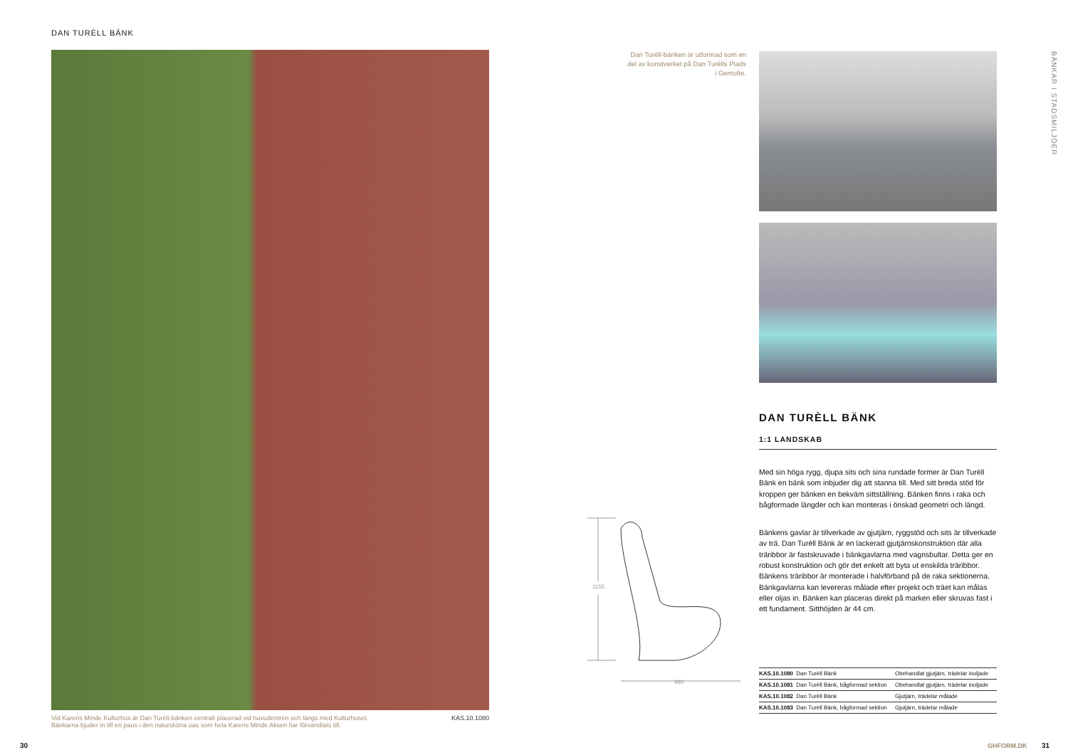DAN TURÈLL BÄNK
Vid Karens Minde Kulturhus är Dan Turèll-bänken centralt placerad vid huvudentrén och längs med Kulturhuset.
Bänkarna bjuder in till en paus i den natursköna oas som hela Karens Minde Aksen har förvandlats till.
KAS.10.1080
30
Dan Turèll-bänken är utformad som en del av konstverket på Dan Turèlls Plads i Gentofte.
1155
980
DAN TURÈLL BÄNK
1:1 LANDSKAB
Med sin höga rygg, djupa sits och sina rundade former är Dan Turèll Bänk en bänk som inbjuder dig att stanna till. Med sitt breda stöd för kroppen ger bänken en bekväm sittställning. Bänken finns i raka och bågformade längder och kan monteras i önskad geometri och längd.
Bänkens gavlar är tillverkade av gjutjärn, ryggstöd och sits är tillverkade av trä. Dan Turèll Bänk är en lackerad gjutjärnskonstruktion där alla träribbor är fastskruvade i bänkgavlarna med vagnsbultar. Detta ger en robust konstruktion och gör det enkelt att byta ut enskilda träribbor. Bänkens träribbor är monterade i halvförband på de raka sektionerna. Bänkgavlarna kan levereras målade efter projekt och träet kan målas eller oljas in. Bänken kan placeras direkt på marken eller skruvas fast i ett fundament. Sitthöjden är 44 cm.
| KAS.10.1080 | Dan Turèll Bänk | Obehandlat gjutjärn, trädelar inoljade |
| KAS.10.1081 | Dan Turèll Bänk, bågformad sektion | Obehandlat gjutjärn, trädelar inoljade |
| KAS.10.1082 | Dan Turèll Bänk | Gjutjärn, trädelar målade |
| KAS.10.1083 | Dan Turèll Bänk, bågformad sektion | Gjutjärn, trädelar målade |
BÄNKAR I STADSMILJÖER
GHFORM.DK 31